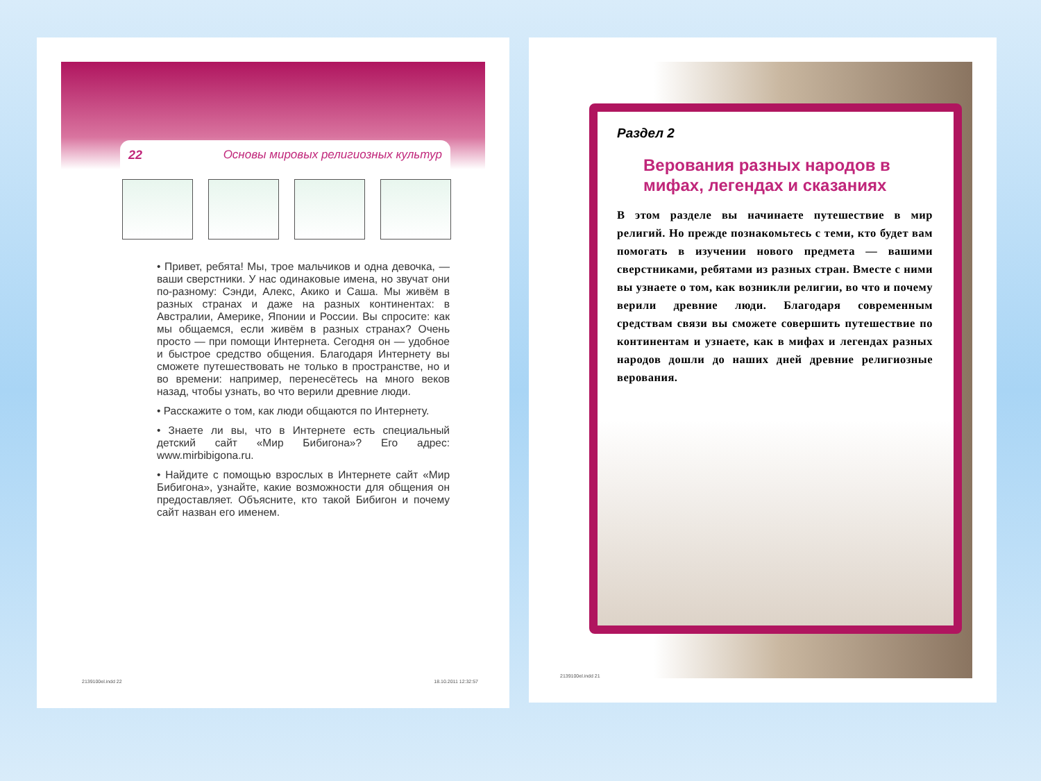22 Основы мировых религиозных культур
• Привет, ребята! Мы, трое мальчиков и одна девочка, — ваши сверстники. У нас одинаковые имена, но звучат они по-разному: Сэнди, Алекс, Акико и Саша. Мы живём в разных странах и даже на разных континентах: в Австралии, Америке, Японии и России. Вы спросите: как мы общаемся, если живём в разных странах? Очень просто — при помощи Интернета. Сегодня он — удобное и быстрое средство общения. Благодаря Интернету вы сможете путешествовать не только в пространстве, но и во времени: например, перенесётесь на много веков назад, чтобы узнать, во что верили древние люди.
• Расскажите о том, как люди общаются по Интернету.
• Знаете ли вы, что в Интернете есть специальный детский сайт «Мир Бибигона»? Его адрес: www.mirbibigona.ru.
• Найдите с помощью взрослых в Интернете сайт «Мир Бибигона», узнайте, какие возможности для общения он предоставляет. Объясните, кто такой Бибигон и почему сайт назван его именем.
2139100el.indd 22 18.10.2011 12:32:57
Раздел 2
Верования разных народов в мифах, легендах и сказаниях
В этом разделе вы начинаете путешествие в мир религий. Но прежде познакомьтесь с теми, кто будет вам помогать в изучении нового предмета — вашими сверстниками, ребятами из разных стран. Вместе с ними вы узнаете о том, как возникли религии, во что и почему верили древние люди. Благодаря современным средствам связи вы сможете совершить путешествие по континентам и узнаете, как в мифах и легендах разных народов дошли до наших дней древние религиозные верования.
2139100el.indd 21